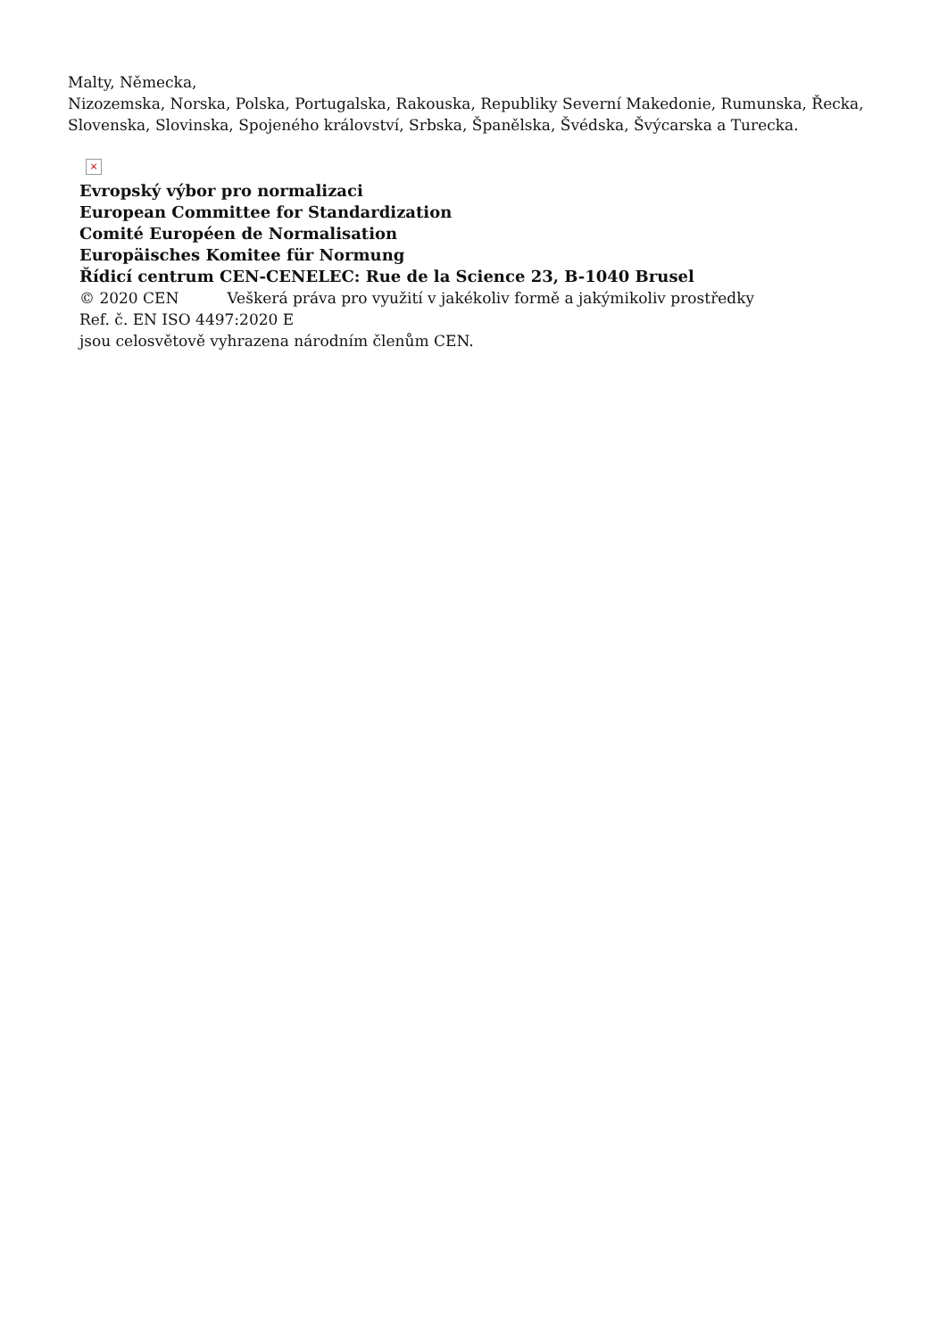Malty, Německa,
Nizozemska, Norska, Polska, Portugalska, Rakouska, Republiky Severní Makedonie, Rumunska, Řecka, Slovenska, Slovinska, Spojeného království, Srbska, Španělska, Švédska, Švýcarska a Turecka.
×
Evropský výbor pro normalizaci
European Committee for Standardization
Comité Européen de Normalisation
Europäisches Komitee für Normung
Řídicí centrum CEN-CENELEC: Rue de la Science 23, B-1040 Brusel
© 2020 CEN Veškerá práva pro využití v jakékoliv formě a jakýmikoliv prostředky
Ref. č. EN ISO 4497:2020 E
jsou celosvětově vyhrazena národním členům CEN.